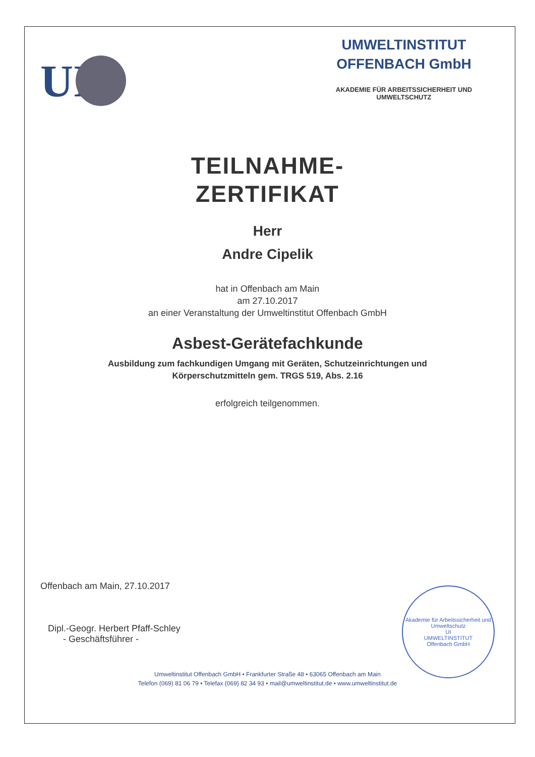UI
UMWELTINSTITUT
OFFENBACH GmbH
AKADEMIE FÜR ARBEITSSICHERHEIT UND
UMWELTSCHUTZ
TEILNAHME-
ZERTIFIKAT
Herr
Andre Cipelik
hat in Offenbach am Main
am 27.10.2017
an einer Veranstaltung der Umweltinstitut Offenbach GmbH
Asbest-Gerätefachkunde
Ausbildung zum fachkundigen Umgang mit Geräten, Schutzeinrichtungen und
Körperschutzmitteln gem. TRGS 519, Abs. 2.16
erfolgreich teilgenommen.
Offenbach am Main, 27.10.2017
Dipl.-Geogr. Herbert Pfaff-Schley
- Geschäftsführer -
Umweltinstitut Offenbach GmbH • Frankfurter Straße 48 • 63065 Offenbach am Main
Telefon (069) 81 06 79 • Telefax (069) 82 34 93 • mail@umweltinstitut.de • www.umweltinstitut.de
Akademie für Arbeitssicherheit und Umweltschutz
UI
UMWELTINSTITUT
Offenbach GmbH